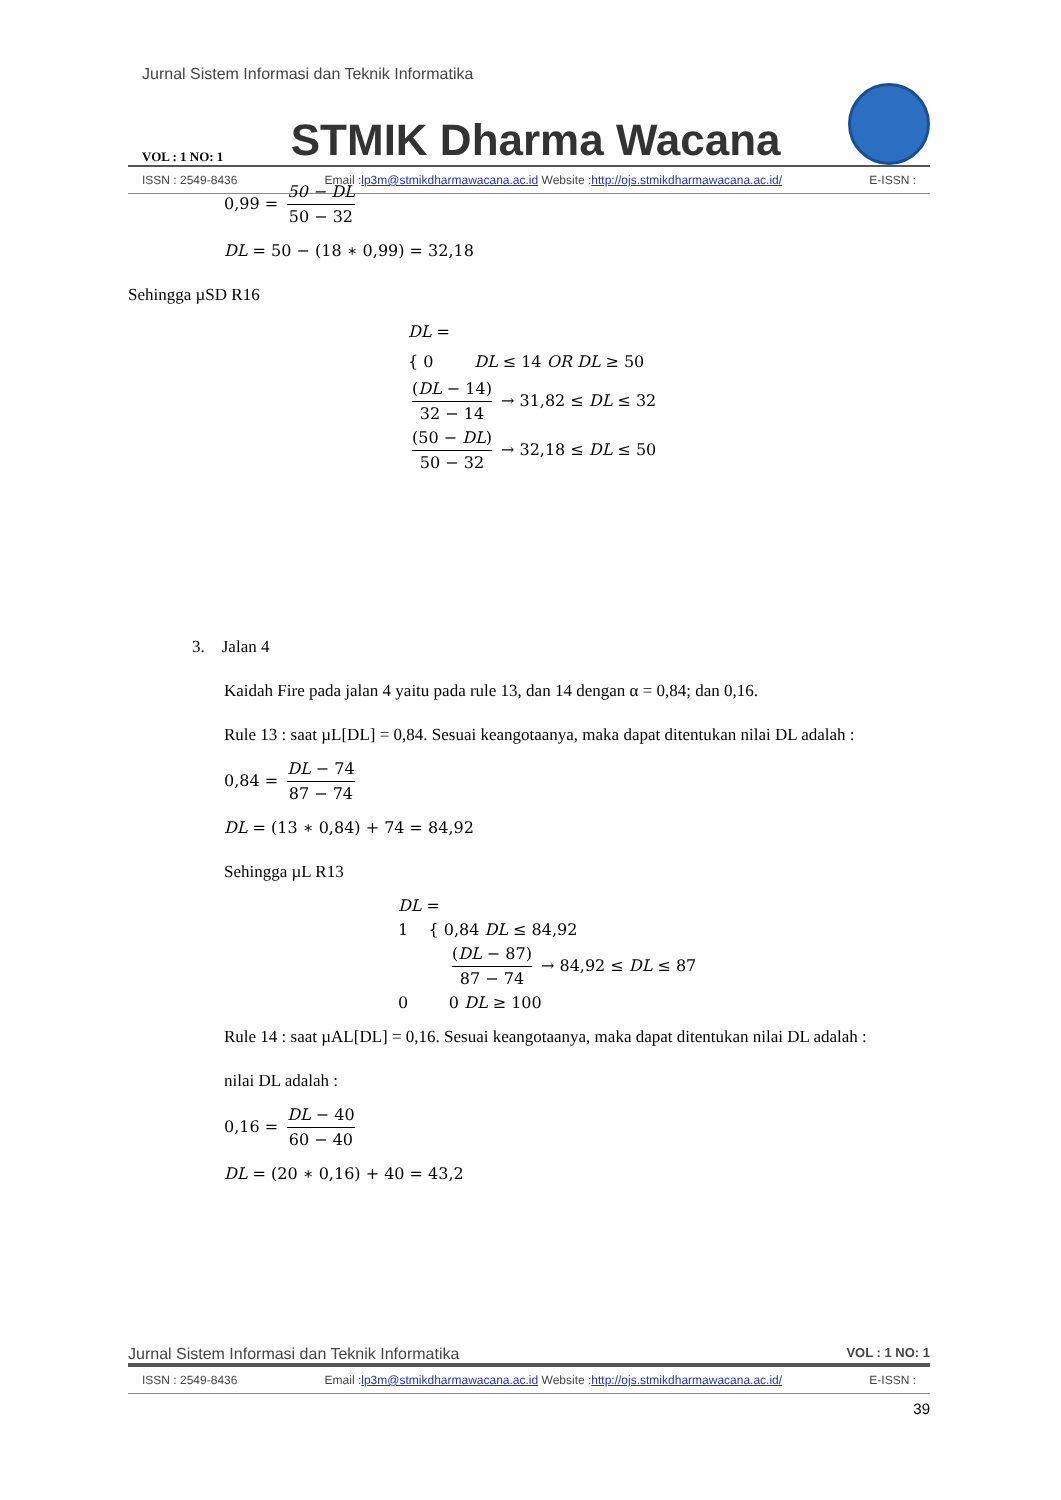Jurnal Sistem Informasi dan Teknik Informatika
VOL : 1 NO: 1 STMIK Dharma Wacana
ISSN : 2549-8436 Email :lp3m@stmikdharmawacana.ac.id Website :http://ojs.stmikdharmawacana.ac.id/ E-ISSN :
0,99 = 50 − DL 50 − 32
DL = 50 − (18 ∗ 0,99) = 32,18
Sehingga µSD R16
DL =
{ 0 DL ≤ 14 OR DL ≥ 50
(DL − 14) 32 − 14 → 31,82 ≤ DL ≤ 32
(50 − DL) 50 − 32 → 32,18 ≤ DL ≤ 50
3. Jalan 4
Kaidah Fire pada jalan 4 yaitu pada rule 13, dan 14 dengan α = 0,84; dan 0,16.
Rule 13 : saat µL[DL] = 0,84. Sesuai keangotaanya, maka dapat ditentukan nilai DL adalah :
0,84 = DL − 74 87 − 74
DL = (13 ∗ 0,84) + 74 = 84,92
Sehingga µL R13
DL =
1 { 0,84 DL ≤ 84,92
(DL − 87) 87 − 74 → 84,92 ≤ DL ≤ 87
0 0 DL ≥ 100
Rule 14 : saat µAL[DL] = 0,16. Sesuai keangotaanya, maka dapat ditentukan nilai DL adalah :
nilai DL adalah :
0,16 = DL − 40 60 − 40
DL = (20 ∗ 0,16) + 40 = 43,2
Jurnal Sistem Informasi dan Teknik Informatika VOL : 1 NO: 1
ISSN : 2549-8436 Email :lp3m@stmikdharmawacana.ac.id Website :http://ojs.stmikdharmawacana.ac.id/ E-ISSN :
39